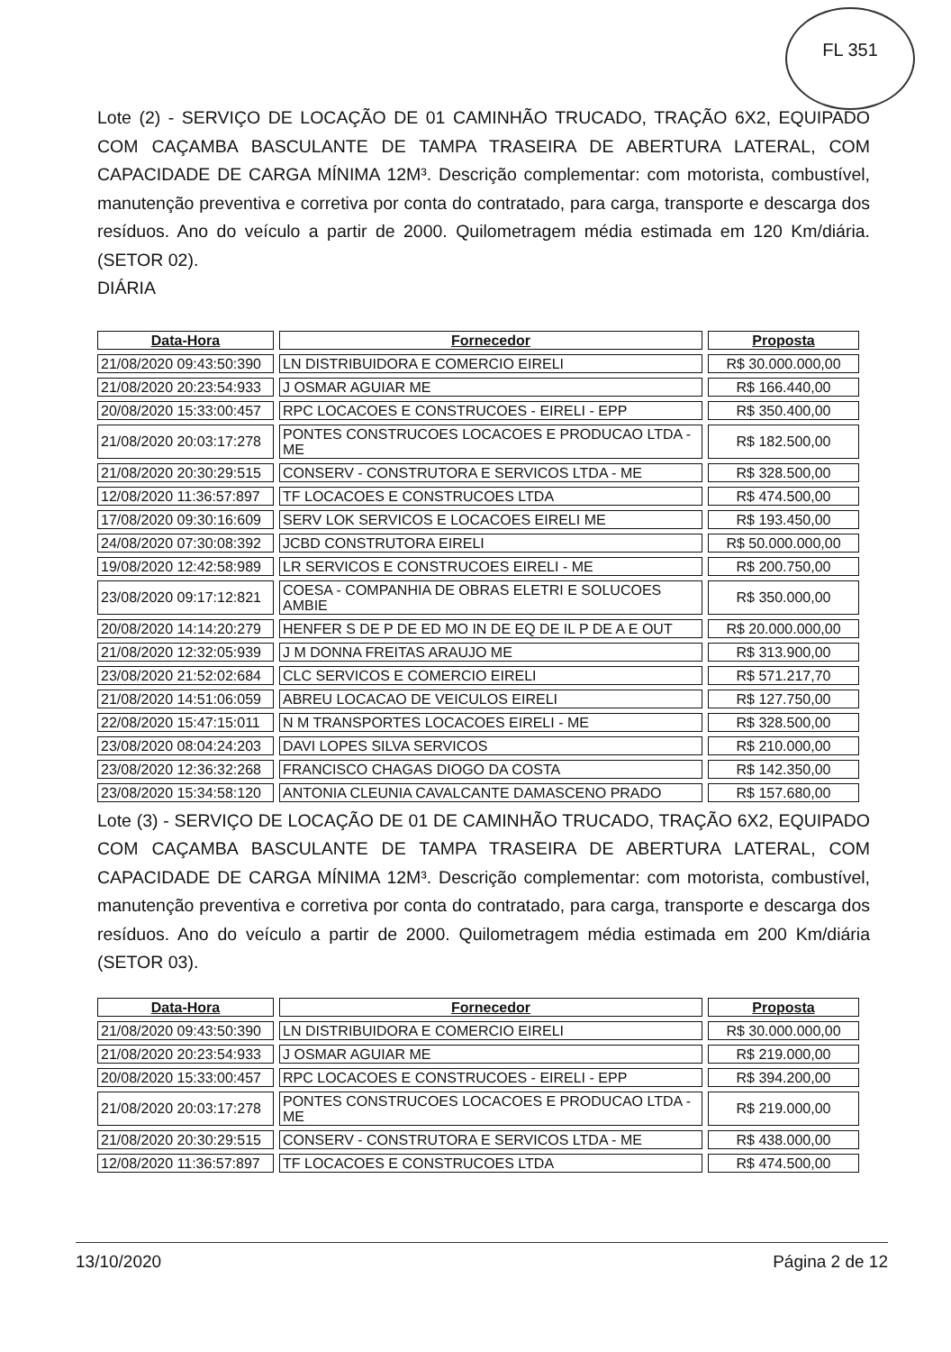FL 351
Lote (2) - SERVIÇO DE LOCAÇÃO DE 01 CAMINHÃO TRUCADO, TRAÇÃO 6X2, EQUIPADO COM CAÇAMBA BASCULANTE DE TAMPA TRASEIRA DE ABERTURA LATERAL, COM CAPACIDADE DE CARGA MÍNIMA 12M³. Descrição complementar: com motorista, combustível, manutenção preventiva e corretiva por conta do contratado, para carga, transporte e descarga dos resíduos. Ano do veículo a partir de 2000. Quilometragem média estimada em 120 Km/diária. (SETOR 02).
DIÁRIA
| Data-Hora | Fornecedor | Proposta |
| --- | --- | --- |
| 21/08/2020 09:43:50:390 | LN DISTRIBUIDORA E COMERCIO EIRELI | R$ 30.000.000,00 |
| 21/08/2020 20:23:54:933 | J OSMAR AGUIAR ME | R$ 166.440,00 |
| 20/08/2020 15:33:00:457 | RPC LOCACOES E CONSTRUCOES - EIRELI - EPP | R$ 350.400,00 |
| 21/08/2020 20:03:17:278 | PONTES CONSTRUCOES LOCACOES E PRODUCAO LTDA - ME | R$ 182.500,00 |
| 21/08/2020 20:30:29:515 | CONSERV - CONSTRUTORA E SERVICOS LTDA - ME | R$ 328.500,00 |
| 12/08/2020 11:36:57:897 | TF LOCACOES E CONSTRUCOES LTDA | R$ 474.500,00 |
| 17/08/2020 09:30:16:609 | SERV LOK SERVICOS E LOCACOES EIRELI ME | R$ 193.450,00 |
| 24/08/2020 07:30:08:392 | JCBD CONSTRUTORA EIRELI | R$ 50.000.000,00 |
| 19/08/2020 12:42:58:989 | LR SERVICOS E CONSTRUCOES EIRELI - ME | R$ 200.750,00 |
| 23/08/2020 09:17:12:821 | COESA - COMPANHIA DE OBRAS ELETRI E SOLUCOES AMBIE | R$ 350.000,00 |
| 20/08/2020 14:14:20:279 | HENFER S DE P DE ED MO IN DE EQ DE IL P DE A E OUT | R$ 20.000.000,00 |
| 21/08/2020 12:32:05:939 | J M DONNA FREITAS ARAUJO ME | R$ 313.900,00 |
| 23/08/2020 21:52:02:684 | CLC SERVICOS E COMERCIO EIRELI | R$ 571.217,70 |
| 21/08/2020 14:51:06:059 | ABREU LOCACAO DE VEICULOS EIRELI | R$ 127.750,00 |
| 22/08/2020 15:47:15:011 | N M TRANSPORTES LOCACOES EIRELI - ME | R$ 328.500,00 |
| 23/08/2020 08:04:24:203 | DAVI LOPES SILVA SERVICOS | R$ 210.000,00 |
| 23/08/2020 12:36:32:268 | FRANCISCO CHAGAS DIOGO DA COSTA | R$ 142.350,00 |
| 23/08/2020 15:34:58:120 | ANTONIA CLEUNIA CAVALCANTE DAMASCENO PRADO | R$ 157.680,00 |
Lote (3) - SERVIÇO DE LOCAÇÃO DE 01 DE CAMINHÃO TRUCADO, TRAÇÃO 6X2, EQUIPADO COM CAÇAMBA BASCULANTE DE TAMPA TRASEIRA DE ABERTURA LATERAL, COM CAPACIDADE DE CARGA MÍNIMA 12M³. Descrição complementar: com motorista, combustível, manutenção preventiva e corretiva por conta do contratado, para carga, transporte e descarga dos resíduos. Ano do veículo a partir de 2000. Quilometragem média estimada em 200 Km/diária (SETOR 03).
| Data-Hora | Fornecedor | Proposta |
| --- | --- | --- |
| 21/08/2020 09:43:50:390 | LN DISTRIBUIDORA E COMERCIO EIRELI | R$ 30.000.000,00 |
| 21/08/2020 20:23:54:933 | J OSMAR AGUIAR ME | R$ 219.000,00 |
| 20/08/2020 15:33:00:457 | RPC LOCACOES E CONSTRUCOES - EIRELI - EPP | R$ 394.200,00 |
| 21/08/2020 20:03:17:278 | PONTES CONSTRUCOES LOCACOES E PRODUCAO LTDA - ME | R$ 219.000,00 |
| 21/08/2020 20:30:29:515 | CONSERV - CONSTRUTORA E SERVICOS LTDA - ME | R$ 438.000,00 |
| 12/08/2020 11:36:57:897 | TF LOCACOES E CONSTRUCOES LTDA | R$ 474.500,00 |
13/10/2020 Página 2 de 12